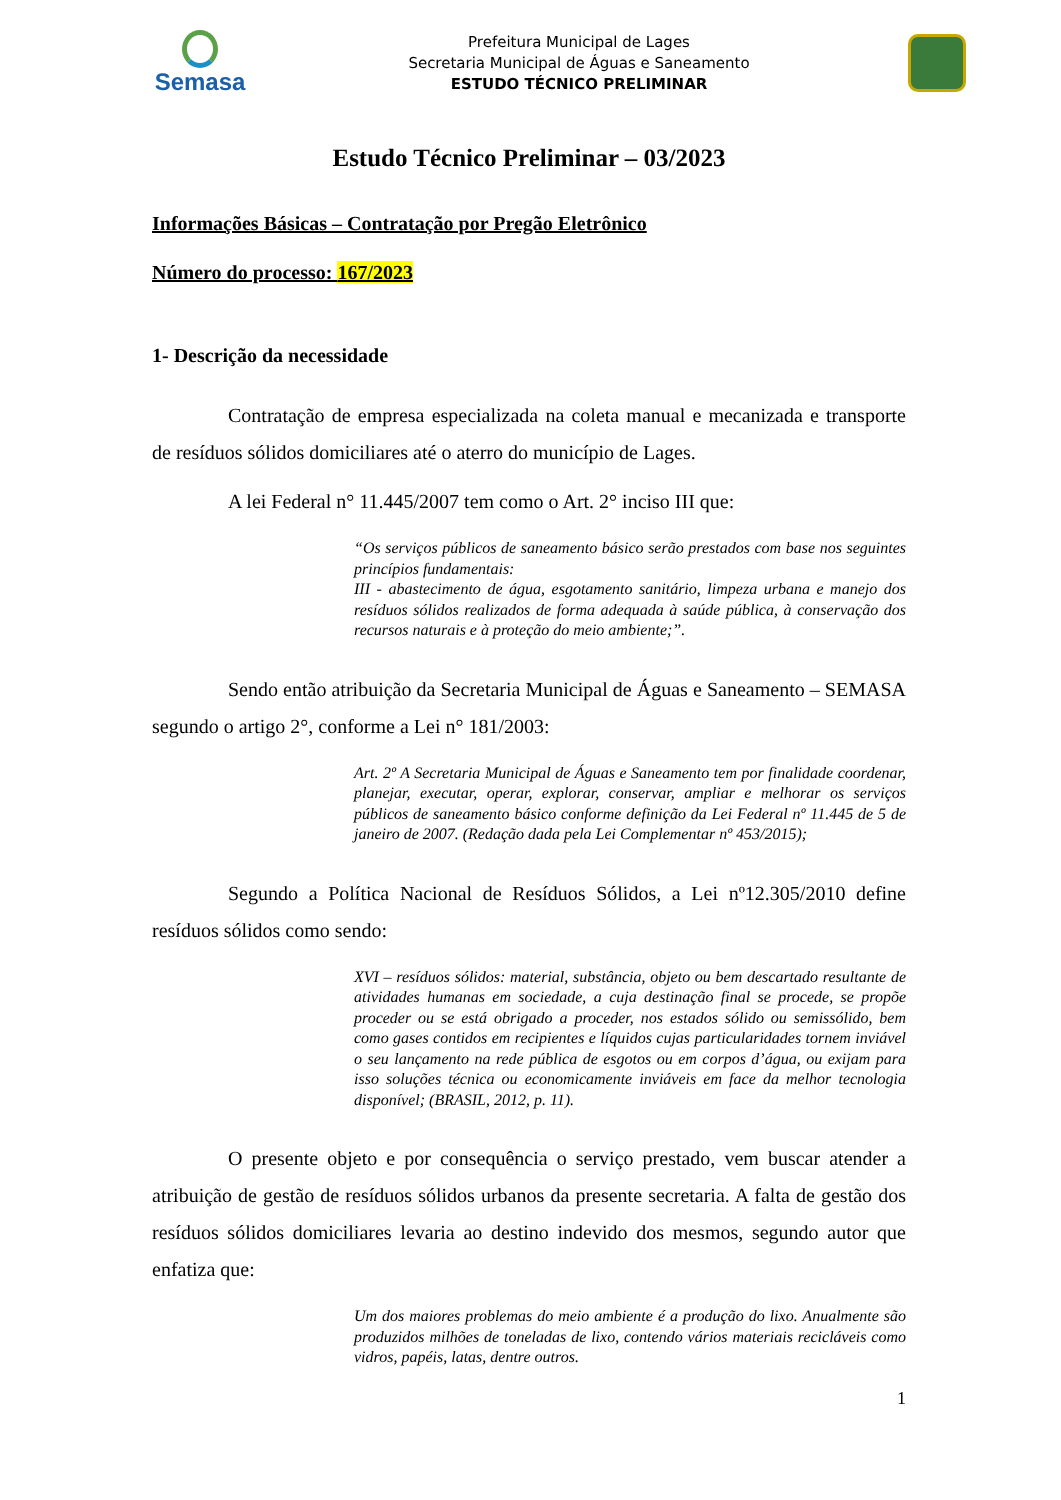Semasa
Prefeitura Municipal de Lages
Secretaria Municipal de Águas e Saneamento
ESTUDO TÉCNICO PRELIMINAR
Estudo Técnico Preliminar – 03/2023
Informações Básicas – Contratação por Pregão Eletrônico
Número do processo: 167/2023
1- Descrição da necessidade
Contratação de empresa especializada na coleta manual e mecanizada e transporte de resíduos sólidos domiciliares até o aterro do município de Lages.
A lei Federal n° 11.445/2007 tem como o Art. 2° inciso III que:
“Os serviços públicos de saneamento básico serão prestados com base nos seguintes princípios fundamentais:
III - abastecimento de água, esgotamento sanitário, limpeza urbana e manejo dos resíduos sólidos realizados de forma adequada à saúde pública, à conservação dos recursos naturais e à proteção do meio ambiente;”.
Sendo então atribuição da Secretaria Municipal de Águas e Saneamento – SEMASA segundo o artigo 2°, conforme a Lei n° 181/2003:
Art. 2º A Secretaria Municipal de Águas e Saneamento tem por finalidade coordenar, planejar, executar, operar, explorar, conservar, ampliar e melhorar os serviços públicos de saneamento básico conforme definição da Lei Federal nº 11.445 de 5 de janeiro de 2007. (Redação dada pela Lei Complementar nº 453/2015);
Segundo a Política Nacional de Resíduos Sólidos, a Lei nº12.305/2010 define resíduos sólidos como sendo:
XVI – resíduos sólidos: material, substância, objeto ou bem descartado resultante de atividades humanas em sociedade, a cuja destinação final se procede, se propõe proceder ou se está obrigado a proceder, nos estados sólido ou semissólido, bem como gases contidos em recipientes e líquidos cujas particularidades tornem inviável o seu lançamento na rede pública de esgotos ou em corpos d’água, ou exijam para isso soluções técnica ou economicamente inviáveis em face da melhor tecnologia disponível; (BRASIL, 2012, p. 11).
O presente objeto e por consequência o serviço prestado, vem buscar atender a atribuição de gestão de resíduos sólidos urbanos da presente secretaria. A falta de gestão dos resíduos sólidos domiciliares levaria ao destino indevido dos mesmos, segundo autor que enfatiza que:
Um dos maiores problemas do meio ambiente é a produção do lixo. Anualmente são produzidos milhões de toneladas de lixo, contendo vários materiais recicláveis como vidros, papéis, latas, dentre outros.
1